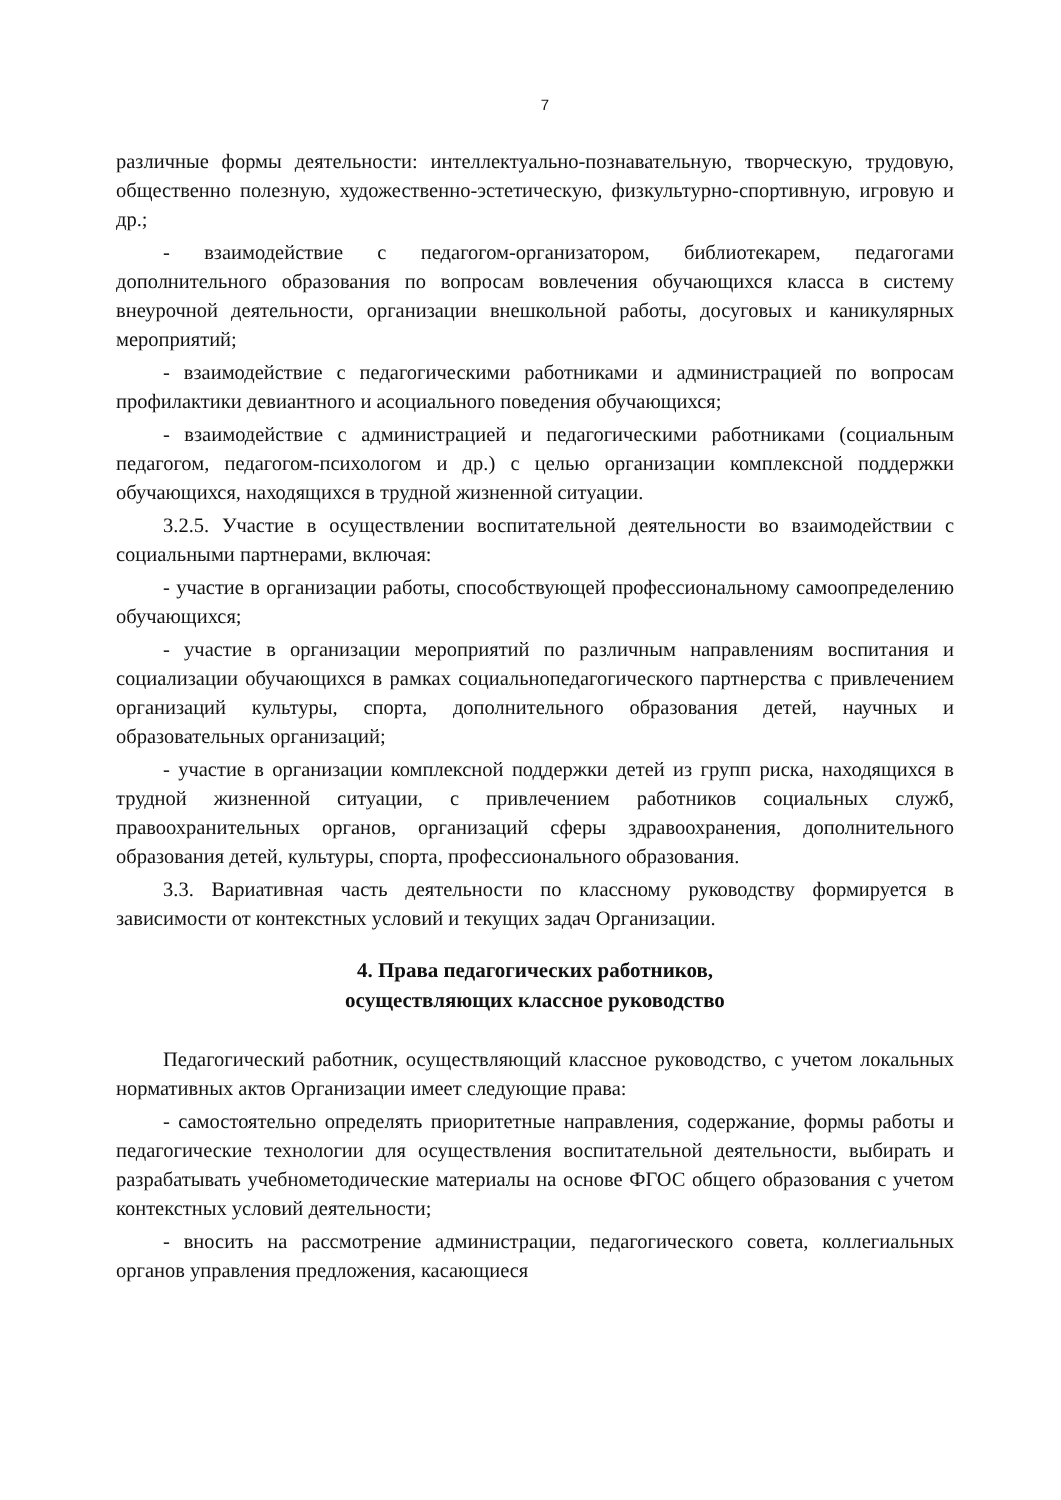7
различные формы деятельности: интеллектуально-познавательную, творческую, трудовую, общественно полезную, художественно-эстетическую, физкультурно-спортивную, игровую и др.;
- взаимодействие с педагогом-организатором, библиотекарем, педагогами дополнительного образования по вопросам вовлечения обучающихся класса в систему внеурочной деятельности, организации внешкольной работы, досуговых и каникулярных мероприятий;
- взаимодействие с педагогическими работниками и администрацией по вопросам профилактики девиантного и асоциального поведения обучающихся;
- взаимодействие с администрацией и педагогическими работниками (социальным педагогом, педагогом-психологом и др.) с целью организации комплексной поддержки обучающихся, находящихся в трудной жизненной ситуации.
3.2.5. Участие в осуществлении воспитательной деятельности во взаимодействии с социальными партнерами, включая:
- участие в организации работы, способствующей профессиональному самоопределению обучающихся;
- участие в организации мероприятий по различным направлениям воспитания и социализации обучающихся в рамках социальнопедагогического партнерства с привлечением организаций культуры, спорта, дополнительного образования детей, научных и образовательных организаций;
- участие в организации комплексной поддержки детей из групп риска, находящихся в трудной жизненной ситуации, с привлечением работников социальных служб, правоохранительных органов, организаций сферы здравоохранения, дополнительного образования детей, культуры, спорта, профессионального образования.
3.3. Вариативная часть деятельности по классному руководству формируется в зависимости от контекстных условий и текущих задач Организации.
4. Права педагогических работников,
осуществляющих классное руководство
Педагогический работник, осуществляющий классное руководство, с учетом локальных нормативных актов Организации имеет следующие права:
- самостоятельно определять приоритетные направления, содержание, формы работы и педагогические технологии для осуществления воспитательной деятельности, выбирать и разрабатывать учебнометодические материалы на основе ФГОС общего образования с учетом контекстных условий деятельности;
- вносить на рассмотрение администрации, педагогического совета, коллегиальных органов управления предложения, касающиеся